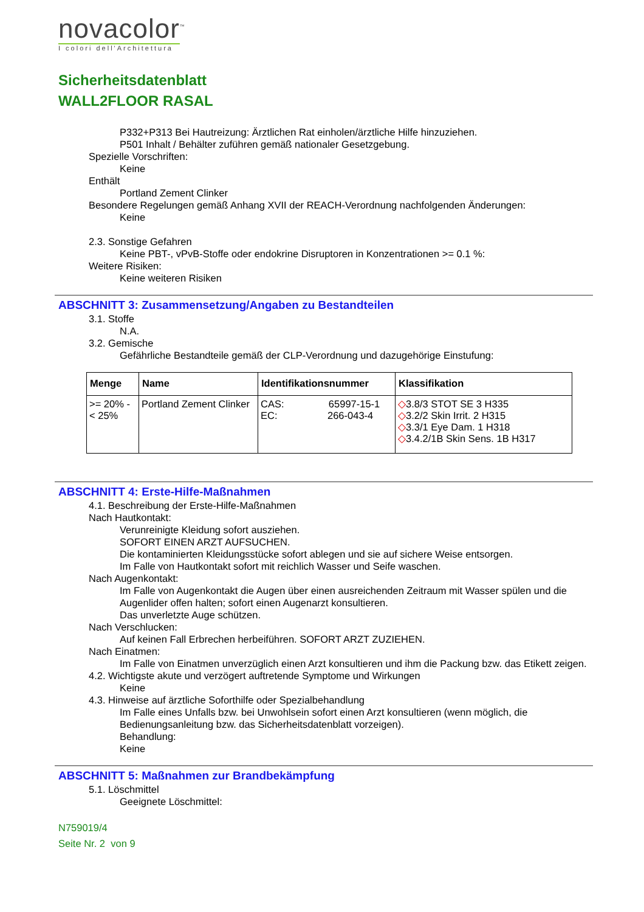novacolor<sup>™</sup>
I colori dell'Architettura
Sicherheitsdatenblatt
WALL2FLOOR RASAL
P332+P313 Bei Hautreizung: Ärztlichen Rat einholen/ärztliche Hilfe hinzuziehen.
P501 Inhalt / Behälter zuführen gemäß nationaler Gesetzgebung.
Spezielle Vorschriften:
Keine
Enthält
Portland Zement Clinker
Besondere Regelungen gemäß Anhang XVII der REACH-Verordnung nachfolgenden Änderungen:
Keine
2.3. Sonstige Gefahren
Keine PBT-, vPvB-Stoffe oder endokrine Disruptoren in Konzentrationen >= 0.1 %:
Weitere Risiken:
Keine weiteren Risiken
ABSCHNITT 3: Zusammensetzung/Angaben zu Bestandteilen
3.1. Stoffe
N.A.
3.2. Gemische
Gefährliche Bestandteile gemäß der CLP-Verordnung und dazugehörige Einstufung:
| Menge | Name | Identifikationsnummer | Klassifikation |
| --- | --- | --- | --- |
| >= 20% - < 25% | Portland Zement Clinker | CAS: 65997-15-1 EC: 266-043-4 | ◇ 3.8/3 STOT SE 3 H335 ◇ 3.2/2 Skin Irrit. 2 H315 ◇ 3.3/1 Eye Dam. 1 H318 ◇ 3.4.2/1B Skin Sens. 1B H317 |
ABSCHNITT 4: Erste-Hilfe-Maßnahmen
4.1. Beschreibung der Erste-Hilfe-Maßnahmen
Nach Hautkontakt:
Verunreinigte Kleidung sofort ausziehen.
SOFORT EINEN ARZT AUFSUCHEN.
Die kontaminierten Kleidungsstücke sofort ablegen und sie auf sichere Weise entsorgen.
Im Falle von Hautkontakt sofort mit reichlich Wasser und Seife waschen.
Nach Augenkontakt:
Im Falle von Augenkontakt die Augen über einen ausreichenden Zeitraum mit Wasser spülen und die Augenlider offen halten; sofort einen Augenarzt konsultieren.
Das unverletzte Auge schützen.
Nach Verschlucken:
Auf keinen Fall Erbrechen herbeiführen. SOFORT ARZT ZUZIEHEN.
Nach Einatmen:
Im Falle von Einatmen unverzüglich einen Arzt konsultieren und ihm die Packung bzw. das Etikett zeigen.
4.2. Wichtigste akute und verzögert auftretende Symptome und Wirkungen
Keine
4.3. Hinweise auf ärztliche Soforthilfe oder Spezialbehandlung
Im Falle eines Unfalls bzw. bei Unwohlsein sofort einen Arzt konsultieren (wenn möglich, die Bedienungsanleitung bzw. das Sicherheitsdatenblatt vorzeigen).
Behandlung:
Keine
ABSCHNITT 5: Maßnahmen zur Brandbekämpfung
5.1. Löschmittel
Geeignete Löschmittel:
N759019/4
Seite Nr. 2 von 9